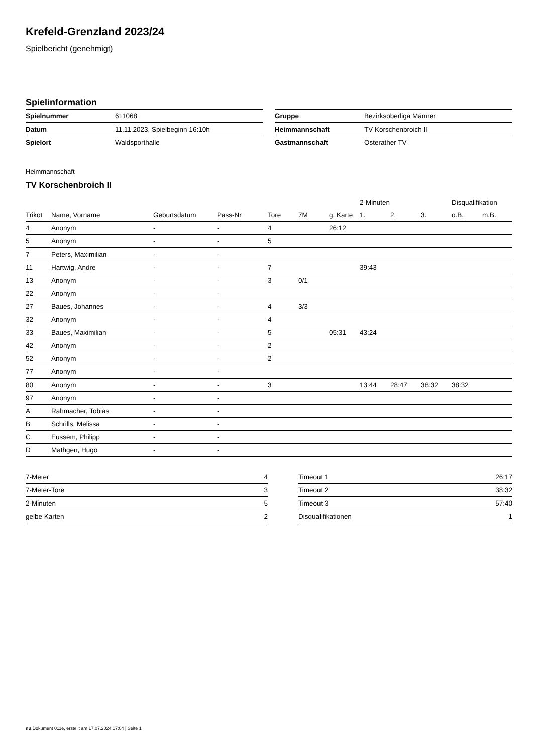Krefeld-Grenzland 2023/24
Spielbericht (genehmigt)
Spielinformation
| Spielnummer | 611068 |
| Datum | 11.11.2023, Spielbeginn 16:10h |
| Spielort | Waldsporthalle |
| Gruppe | Bezirksoberliga Männer |
| Heimmannschaft | TV Korschenbroich II |
| Gastmannschaft | Osterather TV |
Heimmannschaft
TV Korschenbroich II
| | | | | | | | 2-Minuten | | | Disqualifikation | |
| --- | --- | --- | --- | --- | --- | --- | --- | --- | --- | --- | --- |
| Trikot | Name, Vorname | Geburtsdatum | Pass-Nr | Tore | 7M | g. Karte | 1. | 2. | 3. | o.B. | m.B. |
| 4 | Anonym | - | - | 4 | | 26:12 | | | | | |
| 5 | Anonym | - | - | 5 | | | | | | | |
| 7 | Peters, Maximilian | - | - | | | | | | | | |
| 11 | Hartwig, Andre | - | - | 7 | | | 39:43 | | | | |
| 13 | Anonym | - | - | 3 | 0/1 | | | | | | |
| 22 | Anonym | - | - | | | | | | | | |
| 27 | Baues, Johannes | - | - | 4 | 3/3 | | | | | | |
| 32 | Anonym | - | - | 4 | | | | | | | |
| 33 | Baues, Maximilian | - | - | 5 | | 05:31 | 43:24 | | | | |
| 42 | Anonym | - | - | 2 | | | | | | | |
| 52 | Anonym | - | - | 2 | | | | | | | |
| 77 | Anonym | - | - | | | | | | | | |
| 80 | Anonym | - | - | 3 | | | 13:44 | 28:47 | 38:32 | 38:32 | |
| 97 | Anonym | - | - | | | | | | | | |
| A | Rahmacher, Tobias | - | - | | | | | | | | |
| B | Schrills, Melissa | - | - | | | | | | | | |
| C | Eussem, Philipp | - | - | | | | | | | | |
| D | Mathgen, Hugo | - | - | | | | | | | | |
| 7-Meter | 4 |
| 7-Meter-Tore | 3 |
| 2-Minuten | 5 |
| gelbe Karten | 2 |
| Timeout 1 | 26:17 |
| Timeout 2 | 38:32 |
| Timeout 3 | 57:40 |
| Disqualifikationen | 1 |
nu.Dokument 011e, erstellt am 17.07.2024 17:04 | Seite 1